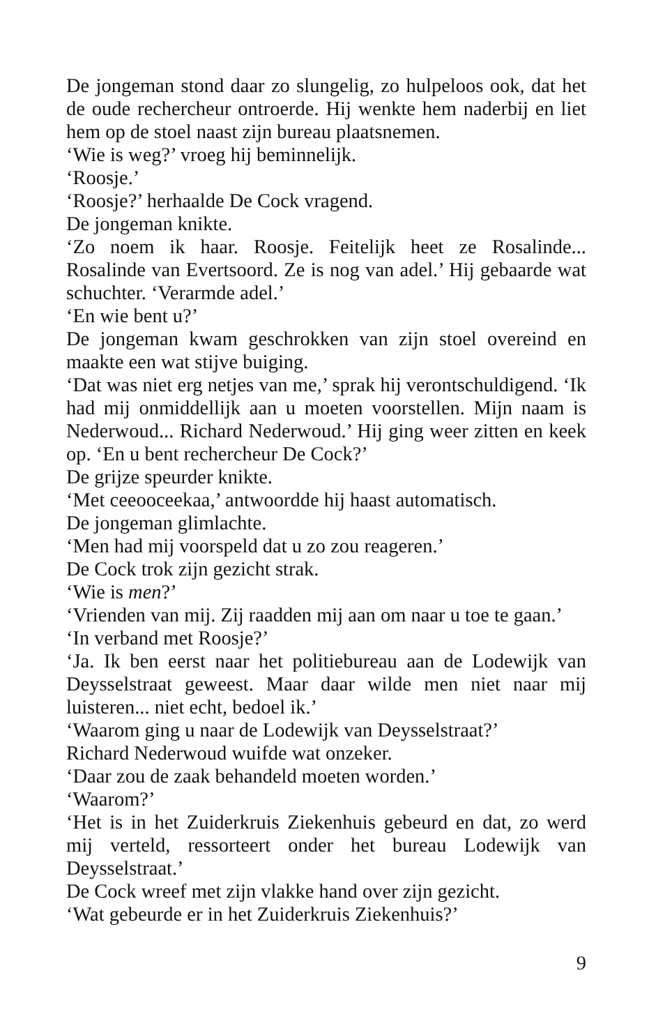De jongeman stond daar zo slungelig, zo hulpeloos ook, dat het de oude rechercheur ontroerde. Hij wenkte hem naderbij en liet hem op de stoel naast zijn bureau plaatsnemen.
‘Wie is weg?’ vroeg hij beminnelijk.
‘Roosje.’
‘Roosje?’ herhaalde De Cock vragend.
De jongeman knikte.
‘Zo noem ik haar. Roosje. Feitelijk heet ze Rosalinde... Rosalinde van Evertsoord. Ze is nog van adel.’ Hij gebaarde wat schuchter. ‘Verarmde adel.’
‘En wie bent u?’
De jongeman kwam geschrokken van zijn stoel overeind en maakte een wat stijve buiging.
‘Dat was niet erg netjes van me,’ sprak hij verontschuldigend. ‘Ik had mij onmiddellijk aan u moeten voorstellen. Mijn naam is Nederwoud... Richard Nederwoud.’ Hij ging weer zitten en keek op. ‘En u bent rechercheur De Cock?’
De grijze speurder knikte.
‘Met ceeooceekaa,’ antwoordde hij haast automatisch.
De jongeman glimlachte.
‘Men had mij voorspeld dat u zo zou reageren.’
De Cock trok zijn gezicht strak.
‘Wie is men?’
‘Vrienden van mij. Zij raadden mij aan om naar u toe te gaan.’
‘In verband met Roosje?’
‘Ja. Ik ben eerst naar het politiebureau aan de Lodewijk van Deysselstraat geweest. Maar daar wilde men niet naar mij luisteren... niet echt, bedoel ik.’
‘Waarom ging u naar de Lodewijk van Deysselstraat?’
Richard Nederwoud wuifde wat onzeker.
‘Daar zou de zaak behandeld moeten worden.’
‘Waarom?’
‘Het is in het Zuiderkruis Ziekenhuis gebeurd en dat, zo werd mij verteld, ressorteert onder het bureau Lodewijk van Deysselstraat.’
De Cock wreef met zijn vlakke hand over zijn gezicht.
‘Wat gebeurde er in het Zuiderkruis Ziekenhuis?’
9